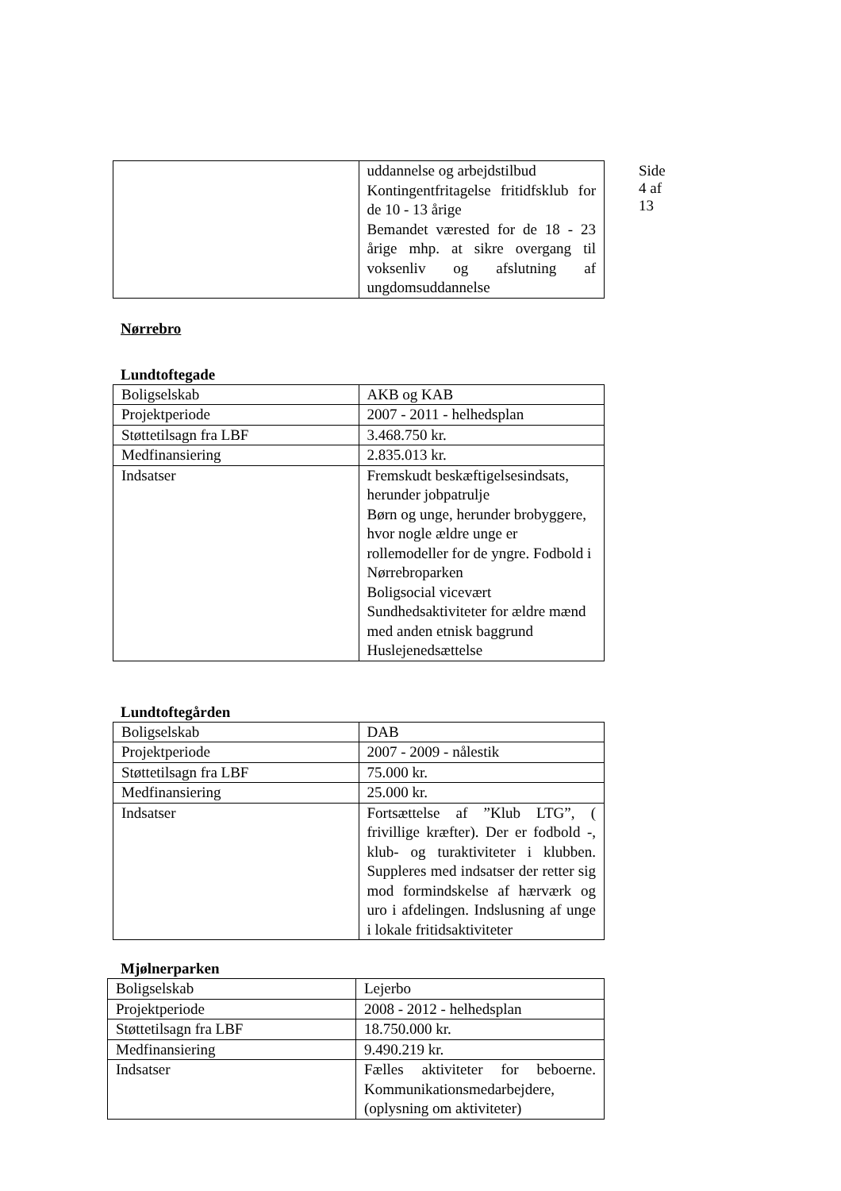Side 4 af 13
| | uddannelse og arbejdstilbud Kontingentfritagelse fritidfsklub for de 10 - 13 årige Bemandet værested for de 18 - 23 årige mhp. at sikre overgang til voksenliv og afslutning af ungdomsuddannelse |
Nørrebro
Lundtoftegade
| Boligselskab | AKB og KAB |
| Projektperiode | 2007 - 2011 - helhedsplan |
| Støttetilsagn fra LBF | 3.468.750 kr. |
| Medfinansiering | 2.835.013 kr. |
| Indsatser | Fremskudt beskæftigelsesindsats, herunder jobpatrulje Børn og unge, herunder brobyggere, hvor nogle ældre unge er rollemodeller for de yngre. Fodbold i Nørrebroparken Boligsocial vicevært Sundhedsaktiviteter for ældre mænd med anden etnisk baggrund Huslejenedsættelse |
Lundtoftegården
| Boligselskab | DAB |
| Projektperiode | 2007 - 2009 - nålestik |
| Støttetilsagn fra LBF | 75.000 kr. |
| Medfinansiering | 25.000 kr. |
| Indsatser | Fortsættelse af ”Klub LTG”, ( frivillige kræfter). Der er fodbold -, klub- og turaktiviteter i klubben. Suppleres med indsatser der retter sig mod formindskelse af hærværk og uro i afdelingen. Indslusning af unge i lokale fritidsaktiviteter |
Mjølnerparken
| Boligselskab | Lejerbo |
| Projektperiode | 2008 - 2012 - helhedsplan |
| Støttetilsagn fra LBF | 18.750.000 kr. |
| Medfinansiering | 9.490.219 kr. |
| Indsatser | Fælles aktiviteter for beboerne. Kommunikationsmedarbejdere, (oplysning om aktiviteter) |